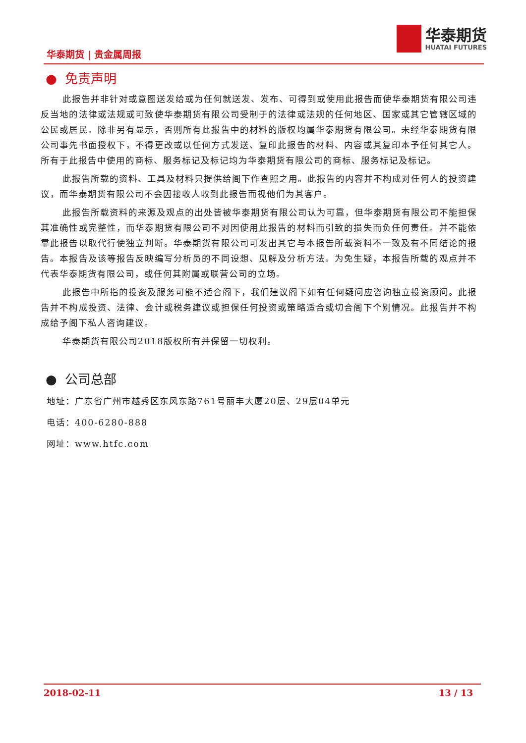华泰期货 | 贵金属周报
华泰期货
HUATAI FUTURES
● 免责声明
此报告并非针对或意图送发给或为任何就送发、发布、可得到或使用此报告而使华泰期货有限公司违反当地的法律或法规或可致使华泰期货有限公司受制于的法律或法规的任何地区、国家或其它管辖区域的公民或居民。除非另有显示，否则所有此报告中的材料的版权均属华泰期货有限公司。未经华泰期货有限公司事先书面授权下，不得更改或以任何方式发送、复印此报告的材料、内容或其复印本予任何其它人。所有于此报告中使用的商标、服务标记及标记均为华泰期货有限公司的商标、服务标记及标记。
此报告所载的资料、工具及材料只提供给阁下作查照之用。此报告的内容并不构成对任何人的投资建议，而华泰期货有限公司不会因接收人收到此报告而视他们为其客户。
此报告所载资料的来源及观点的出处皆被华泰期货有限公司认为可靠，但华泰期货有限公司不能担保其准确性或完整性，而华泰期货有限公司不对因使用此报告的材料而引致的损失而负任何责任。并不能依靠此报告以取代行使独立判断。华泰期货有限公司可发出其它与本报告所载资料不一致及有不同结论的报告。本报告及该等报告反映编写分析员的不同设想、见解及分析方法。为免生疑，本报告所载的观点并不代表华泰期货有限公司，或任何其附属或联营公司的立场。
此报告中所指的投资及服务可能不适合阁下，我们建议阁下如有任何疑问应咨询独立投资顾问。此报告并不构成投资、法律、会计或税务建议或担保任何投资或策略适合或切合阁下个别情况。此报告并不构成给予阁下私人咨询建议。
华泰期货有限公司2018版权所有并保留一切权利。
● 公司总部
地址：广东省广州市越秀区东风东路761号丽丰大厦20层、29层04单元
电话：400-6280-888
网址：www.htfc.com
2018-02-11 13 / 13